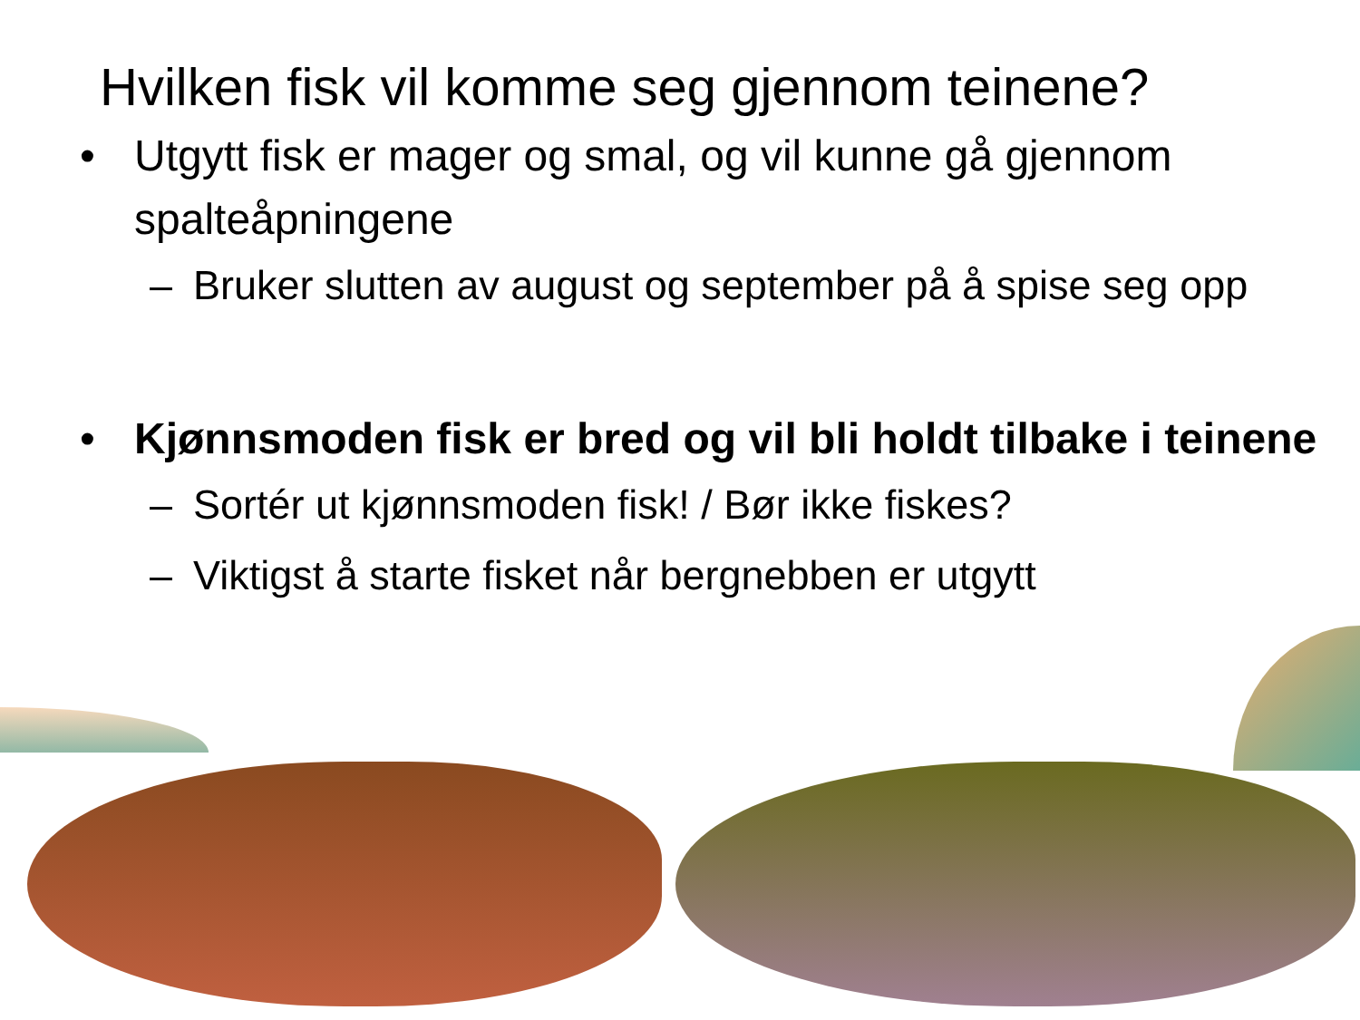Hvilken fisk vil komme seg gjennom teinene?
• Utgytt fisk er mager og smal, og vil kunne gå gjennom spalteåpningene
– Bruker slutten av august og september på å spise seg opp
• Kjønnsmoden fisk er bred og vil bli holdt tilbake i teinene
– Sortér ut kjønnsmoden fisk! / Bør ikke fiskes?
– Viktigst å starte fisket når bergnebben er utgytt